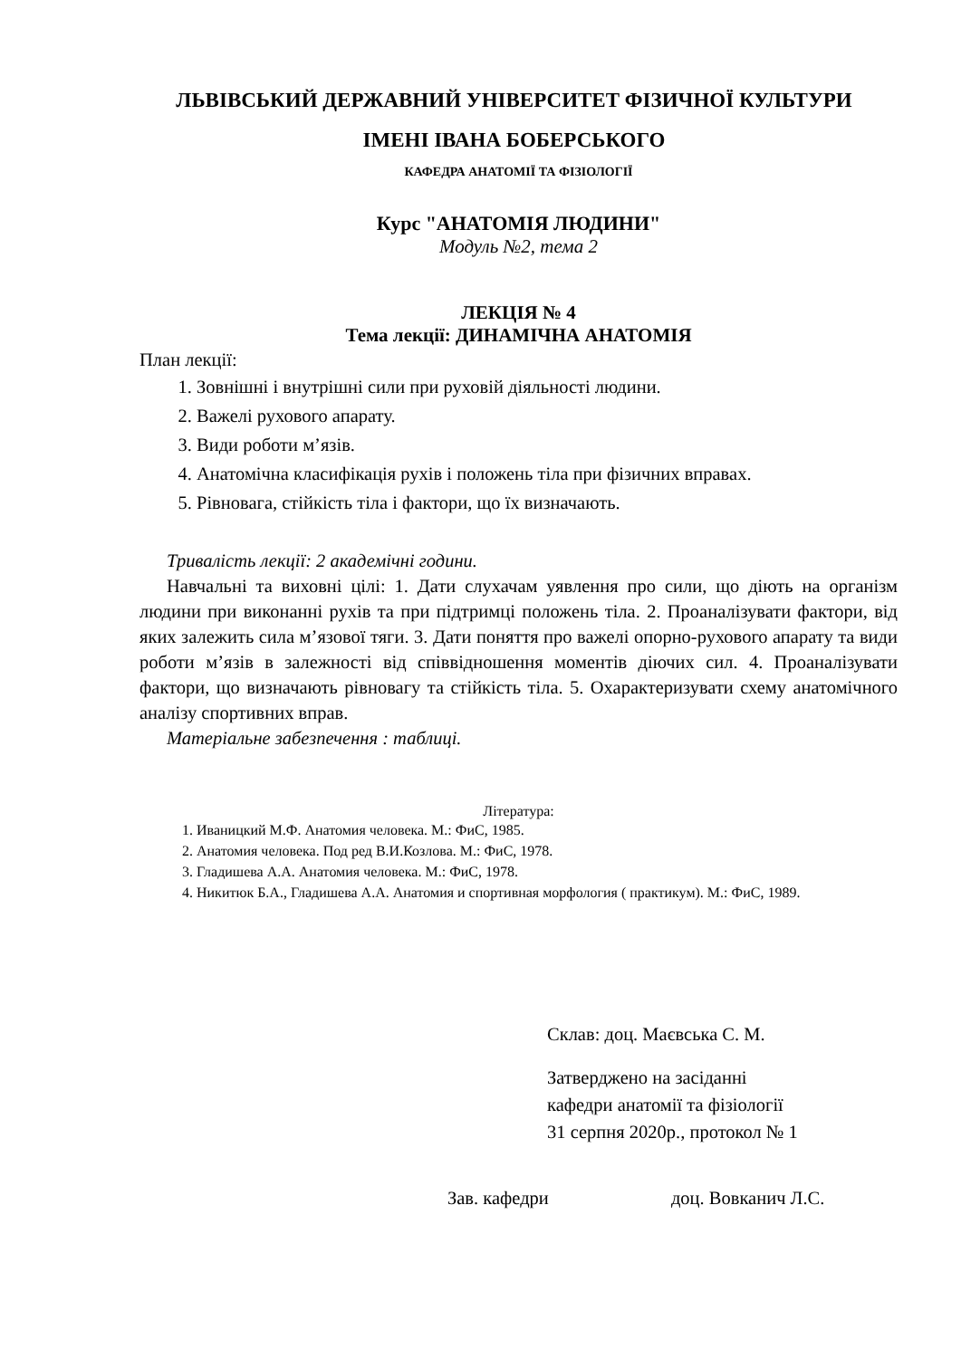ЛЬВІВСЬКИЙ ДЕРЖАВНИЙ УНІВЕРСИТЕТ ФІЗИЧНОЇ КУЛЬТУРИ
ІМЕНІ ІВАНА БОБЕРСЬКОГО
КАФЕДРА АНАТОМІЇ ТА ФІЗІОЛОГІЇ
Курс "АНАТОМІЯ ЛЮДИНИ"
Модуль №2, тема 2
ЛЕКЦІЯ № 4
Тема лекції: ДИНАМІЧНА АНАТОМІЯ
План лекції:
1. Зовнішні і внутрішні сили при руховій діяльності людини.
2. Важелі рухового апарату.
3. Види роботи м’язів.
4. Анатомічна класифікація рухів і положень тіла при фізичних вправах.
5. Рівновага, стійкість тіла і фактори, що їх визначають.
Тривалість лекції: 2 академічні години.
Навчальні та виховні цілі: 1. Дати слухачам уявлення про сили, що діють на організм людини при виконанні рухів та при підтримці положень тіла. 2. Проаналізувати фактори, від яких залежить сила м’язової тяги. 3. Дати поняття про важелі опорно-рухового апарату та види роботи м’язів в залежності від співвідношення моментів діючих сил. 4. Проаналізувати фактори, що визначають рівновагу та стійкість тіла. 5. Охарактеризувати схему анатомічного аналізу спортивних вправ.
Матеріальне забезпечення : таблиці.
Література:
1. Иваницкий М.Ф. Анатомия человека. М.: ФиС, 1985.
2. Анатомия человека. Под ред В.И.Козлова. М.: ФиС, 1978.
3. Гладишева А.А. Анатомия человека. М.: ФиС, 1978.
4. Никитюк Б.А., Гладишева А.А. Анатомия и спортивная морфология ( практикум). М.: ФиС, 1989.
Склав: доц. Маєвська С. М.
Затверджено на засіданні
кафедри анатомії та фізіології
31 серпня 2020р., протокол № 1
Зав. кафедри доц. Вовканич Л.С.